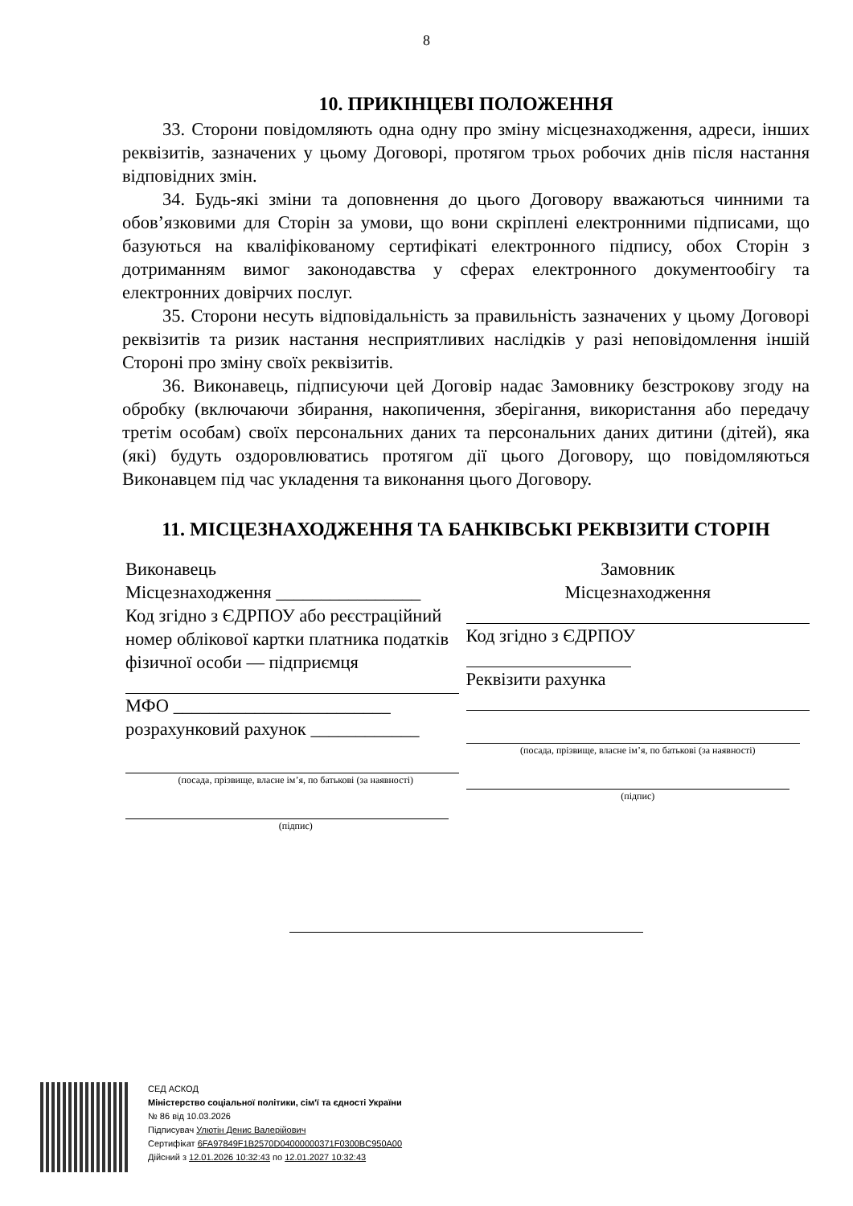8
10. ПРИКІНЦЕВІ ПОЛОЖЕННЯ
33. Сторони повідомляють одна одну про зміну місцезнаходження, адреси, інших реквізитів, зазначених у цьому Договорі, протягом трьох робочих днів після настання відповідних змін.
34. Будь-які зміни та доповнення до цього Договору вважаються чинними та обов’язковими для Сторін за умови, що вони скріплені електронними підписами, що базуються на кваліфікованому сертифікаті електронного підпису, обох Сторін з дотриманням вимог законодавства у сферах електронного документообігу та електронних довірчих послуг.
35. Сторони несуть відповідальність за правильність зазначених у цьому Договорі реквізитів та ризик настання несприятливих наслідків у разі неповідомлення іншій Стороні про зміну своїх реквізитів.
36. Виконавець, підписуючи цей Договір надає Замовнику безстрокову згоду на обробку (включаючи збирання, накопичення, зберігання, використання або передачу третім особам) своїх персональних даних та персональних даних дитини (дітей), яка (які) будуть оздоровлюватись протягом дії цього Договору, що повідомляються Виконавцем під час укладення та виконання цього Договору.
11. МІСЦЕЗНАХОДЖЕННЯ ТА БАНКІВСЬКІ РЕКВІЗИТИ СТОРІН
Виконавець
Місцезнаходження ________________
Код згідно з ЄДРПОУ або реєстраційний номер облікової картки платника податків фізичної особи — підприємця
МФО ________________________
розрахунковий рахунок ____________
(посада, прізвище, власне ім’я, по батькові (за наявності)
(підпис)
Замовник
Місцезнаходження
Код згідно з ЄДРПОУ
Реквізити рахунка
(посада, прізвище, власне ім’я, по батькові (за наявності)
(підпис)
СЕД АСКОД
Міністерство соціальної політики, сім'ї та єдності України
№ 86 від 10.03.2026
Підписувач Улютін Денис Валерійович
Сертифікат 6FA97849F1B2570D04000000371F0300BC950A00
Дійсний з 12.01.2026 10:32:43 по 12.01.2027 10:32:43